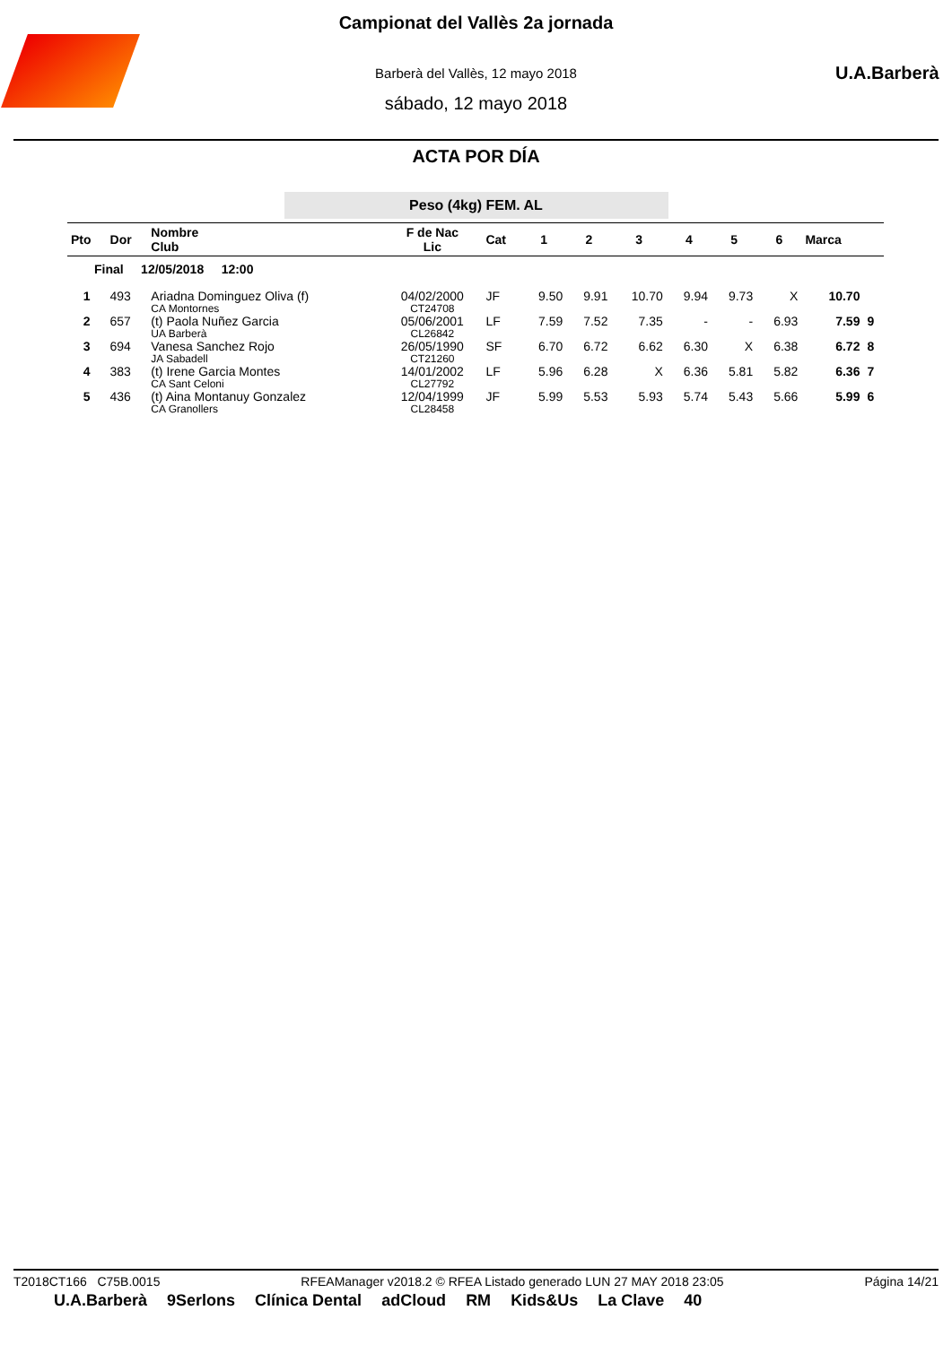U.A.Barberà
Campionat del Vallès 2a jornada
Barberà del Vallès, 12 mayo 2018
sábado, 12 mayo 2018
ACTA POR DÍA
Peso (4kg) FEM. AL
| Pto | Dor | Nombre Club | F de Nac Lic | Cat | 1 | 2 | 3 | 4 | 5 | 6 | Marca | |
| --- | --- | --- | --- | --- | --- | --- | --- | --- | --- | --- | --- | --- |
| Final 12/05/2018 12:00 | | | | | | | | | | | | |
| 1 | 493 | Ariadna Dominguez Oliva (f) CA Montornes | 04/02/2000 CT24708 | JF | 9.50 | 9.91 | 10.70 | 9.94 | 9.73 | X | 10.70 | |
| 2 | 657 | (t) Paola Nuñez Garcia UA Barberà | 05/06/2001 CL26842 | LF | 7.59 | 7.52 | 7.35 | - | - | 6.93 | 7.59 | 9 |
| 3 | 694 | Vanesa Sanchez Rojo JA Sabadell | 26/05/1990 CT21260 | SF | 6.70 | 6.72 | 6.62 | 6.30 | X | 6.38 | 6.72 | 8 |
| 4 | 383 | (t) Irene Garcia Montes CA Sant Celoni | 14/01/2002 CL27792 | LF | 5.96 | 6.28 | X | 6.36 | 5.81 | 5.82 | 6.36 | 7 |
| 5 | 436 | (t) Aina Montanuy Gonzalez CA Granollers | 12/04/1999 CL28458 | JF | 5.99 | 5.53 | 5.93 | 5.74 | 5.43 | 5.66 | 5.99 | 6 |
T2018CT166 C75B.0015 RFEAManager v2018.2 © RFEA Listado generado LUN 27 MAY 2018 23:05 Página 14/21
U.A.Barberà 9Serlons Clínica Dental adCloud RM Kids&Us La Clave 40